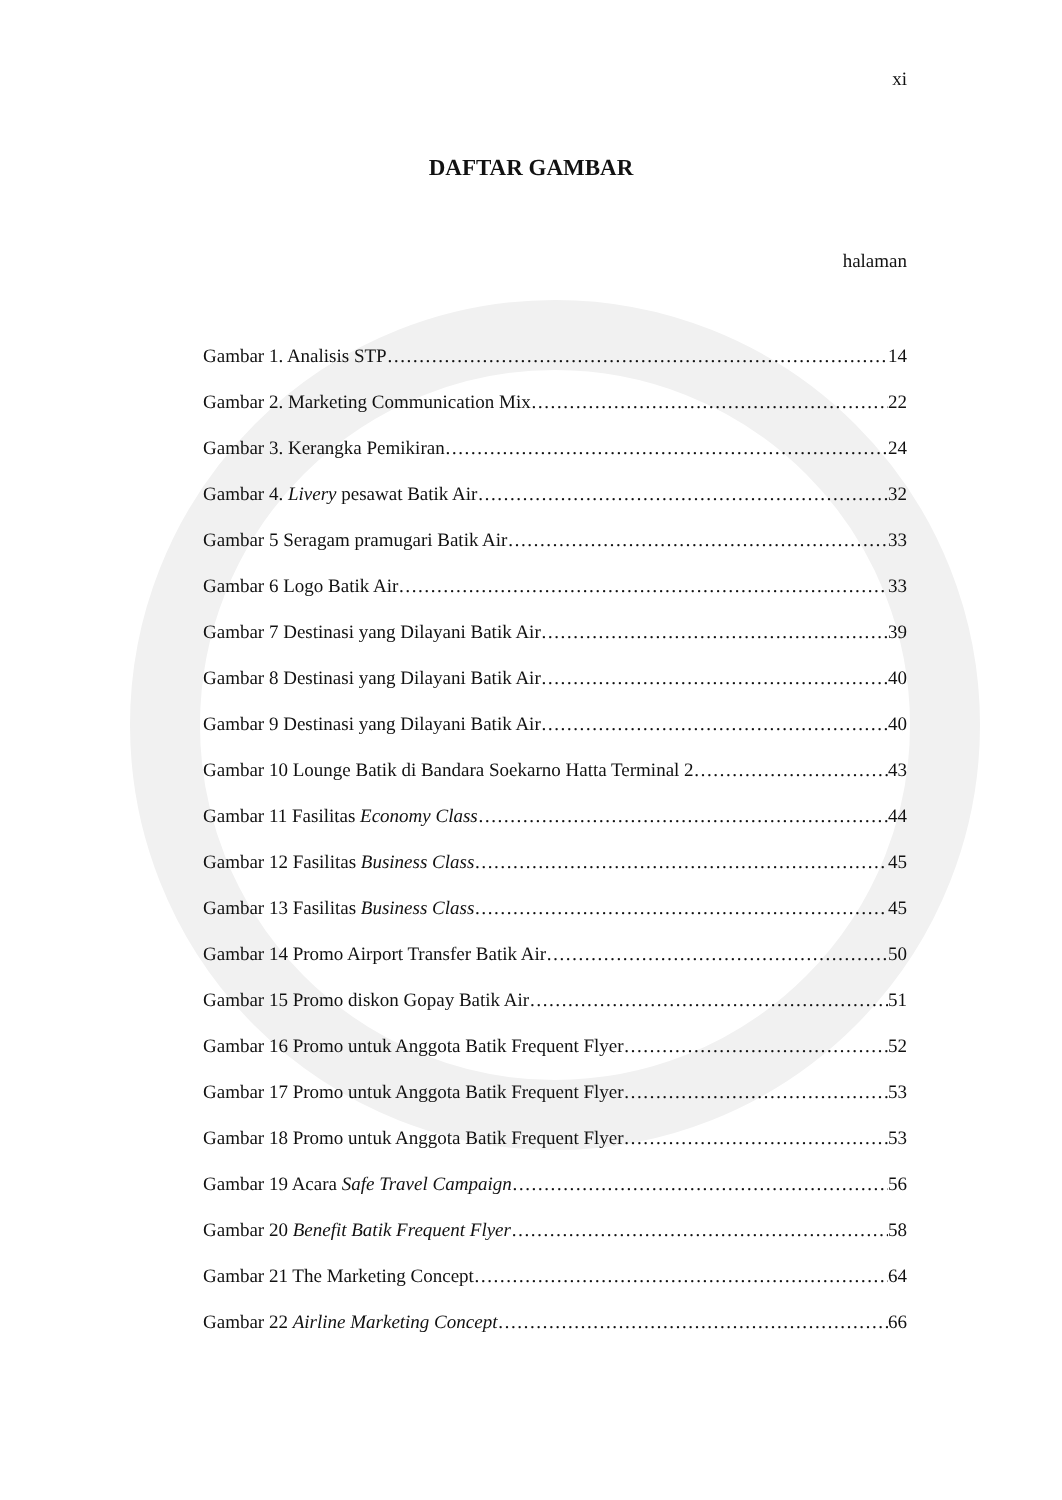xi
DAFTAR GAMBAR
halaman
Gambar 1. Analisis STP 14
Gambar 2. Marketing Communication Mix 22
Gambar 3. Kerangka Pemikiran 24
Gambar 4. Livery pesawat Batik Air 32
Gambar 5 Seragam pramugari Batik Air 33
Gambar 6 Logo Batik Air 33
Gambar 7 Destinasi yang Dilayani Batik Air 39
Gambar 8 Destinasi yang Dilayani Batik Air 40
Gambar 9 Destinasi yang Dilayani Batik Air 40
Gambar 10 Lounge Batik di Bandara Soekarno Hatta Terminal 2 43
Gambar 11 Fasilitas Economy Class 44
Gambar 12 Fasilitas Business Class 45
Gambar 13 Fasilitas Business Class 45
Gambar 14 Promo Airport Transfer Batik Air 50
Gambar 15 Promo diskon Gopay Batik Air 51
Gambar 16 Promo untuk Anggota Batik Frequent Flyer 52
Gambar 17 Promo untuk Anggota Batik Frequent Flyer 53
Gambar 18 Promo untuk Anggota Batik Frequent Flyer 53
Gambar 19 Acara Safe Travel Campaign 56
Gambar 20 Benefit Batik Frequent Flyer 58
Gambar 21 The Marketing Concept 64
Gambar 22 Airline Marketing Concept 66